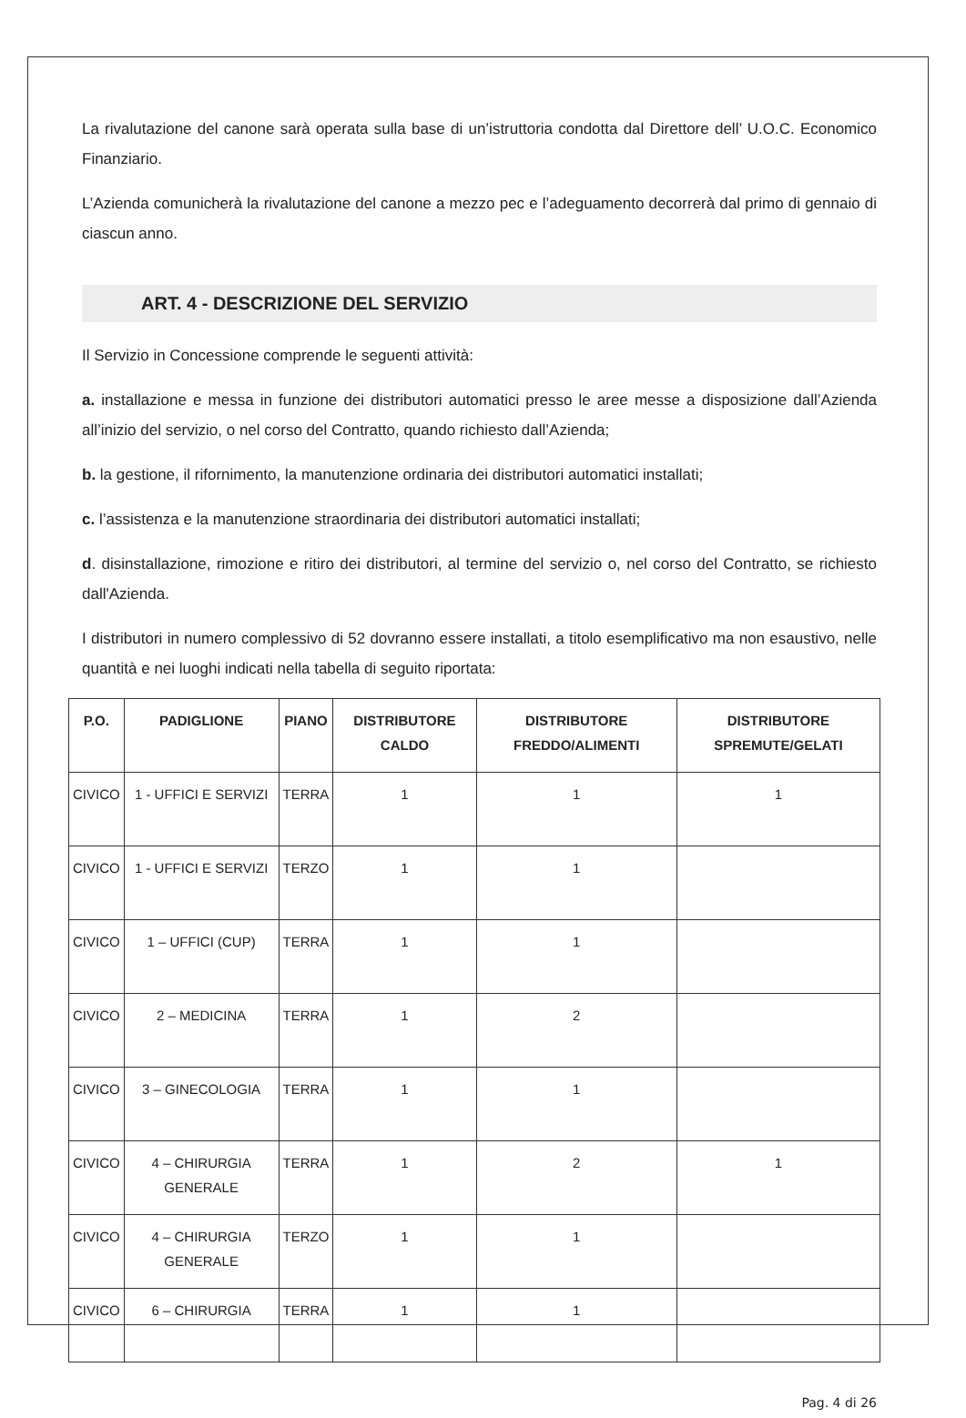La rivalutazione del canone sarà operata sulla base di un’istruttoria condotta dal Direttore dell’ U.O.C. Economico Finanziario.
L’Azienda comunicherà la rivalutazione del canone a mezzo pec e l’adeguamento decorrerà dal primo di gennaio di ciascun anno.
ART. 4 - DESCRIZIONE DEL SERVIZIO
Il Servizio in Concessione comprende le seguenti attività:
a. installazione e messa in funzione dei distributori automatici presso le aree messe a disposizione dall’Azienda all’inizio del servizio, o nel corso del Contratto, quando richiesto dall’Azienda;
b. la gestione, il rifornimento, la manutenzione ordinaria dei distributori automatici installati;
c. l’assistenza e la manutenzione straordinaria dei distributori automatici installati;
d. disinstallazione, rimozione e ritiro dei distributori, al termine del servizio o, nel corso del Contratto, se richiesto dall'Azienda.
I distributori in numero complessivo di 52 dovranno essere installati, a titolo esemplificativo ma non esaustivo, nelle quantità e nei luoghi indicati nella tabella di seguito riportata:
| P.O. | PADIGLIONE | PIANO | DISTRIBUTORE CALDO | DISTRIBUTORE FREDDO/ALIMENTI | DISTRIBUTORE SPREMUTE/GELATI |
| --- | --- | --- | --- | --- | --- |
| CIVICO | 1 - UFFICI E SERVIZI | TERRA | 1 | 1 | 1 |
| CIVICO | 1 - UFFICI E SERVIZI | TERZO | 1 | 1 | |
| CIVICO | 1 – UFFICI (CUP) | TERRA | 1 | 1 | |
| CIVICO | 2 – MEDICINA | TERRA | 1 | 2 | |
| CIVICO | 3 – GINECOLOGIA | TERRA | 1 | 1 | |
| CIVICO | 4 – CHIRURGIA GENERALE | TERRA | 1 | 2 | 1 |
| CIVICO | 4 – CHIRURGIA GENERALE | TERZO | 1 | 1 | |
| CIVICO | 6 – CHIRURGIA | TERRA | 1 | 1 | |
Pag. 4 di 26